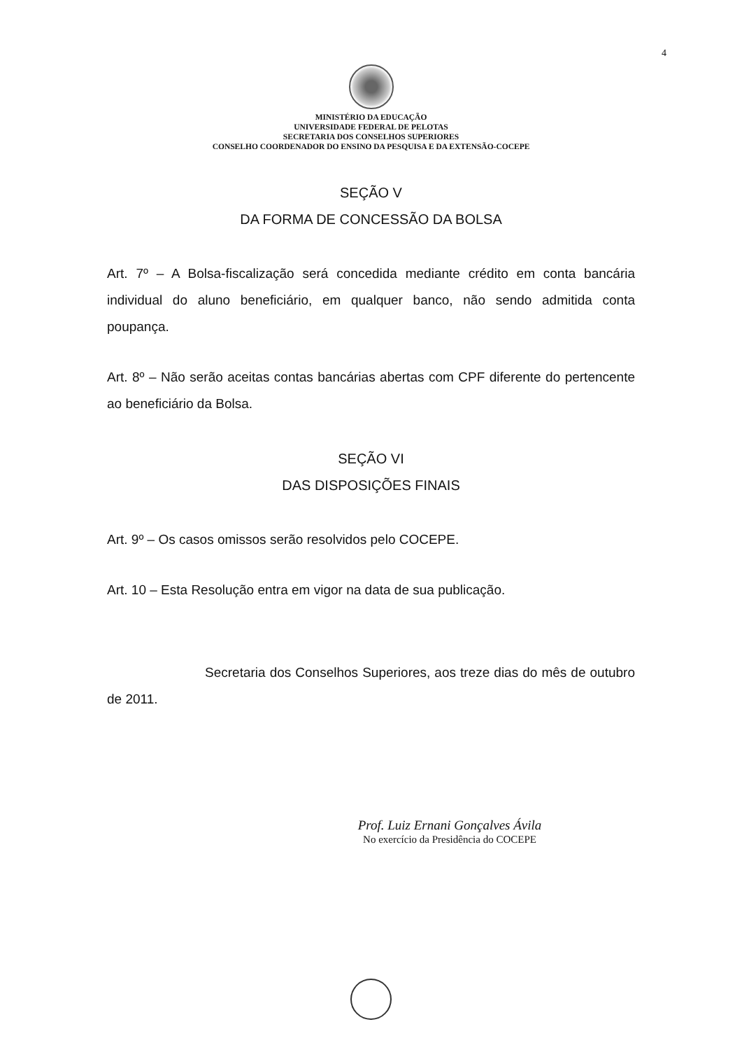4
MINISTÉRIO DA EDUCAÇÃO
UNIVERSIDADE FEDERAL DE PELOTAS
SECRETARIA DOS CONSELHOS SUPERIORES
CONSELHO COORDENADOR DO ENSINO DA PESQUISA E DA EXTENSÃO-COCEPE
SEÇÃO V
DA FORMA DE CONCESSÃO DA BOLSA
Art. 7º – A Bolsa-fiscalização será concedida mediante crédito em conta bancária individual do aluno beneficiário, em qualquer banco, não sendo admitida conta poupança.
Art. 8º – Não serão aceitas contas bancárias abertas com CPF diferente do pertencente ao beneficiário da Bolsa.
SEÇÃO VI
DAS DISPOSIÇÕES FINAIS
Art. 9º – Os casos omissos serão resolvidos pelo COCEPE.
Art. 10 – Esta Resolução entra em vigor na data de sua publicação.
Secretaria dos Conselhos Superiores, aos treze dias do mês de outubro de 2011.
Prof. Luiz Ernani Gonçalves Ávila
No exercício da Presidência do COCEPE